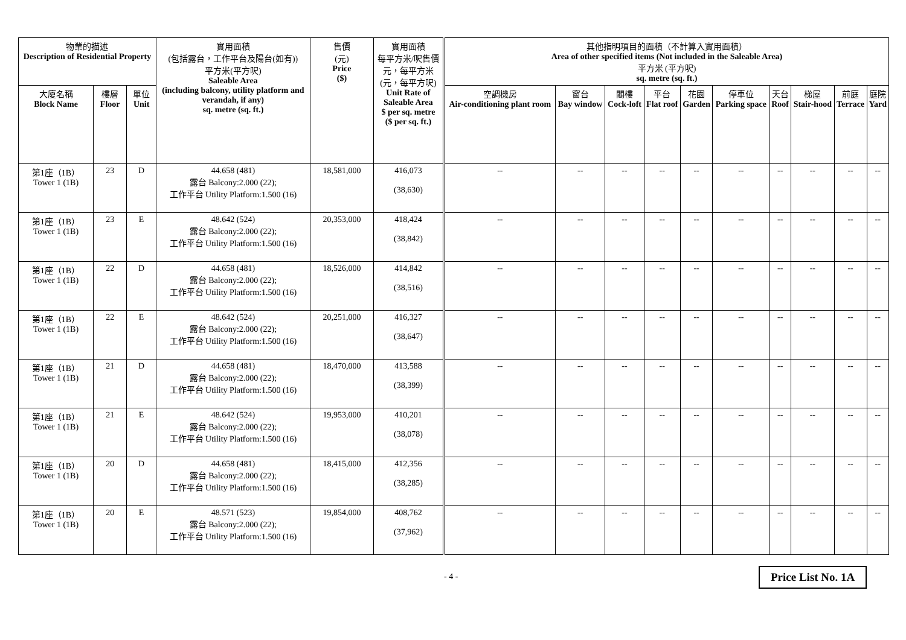| 物業的描述 Description of Residential Property | | | 實用面積 (包括露台，工作平台及陽台(如有)) 平方米(平方呎) Saleable Area (including balcony, utility platform and verandah, if any) sq. metre (sq. ft.) | 售價 (元) Price ($) | 實用面積 每平方米/呎售價 元，每平方米 (元，每平方呎) Unit Rate of Saleable Area $ per sq. metre ($ per sq. ft.) | 其他指明項目的面積（不計算入實用面積） Area of other specified items (Not included in the Saleable Area) 平方米 (平方呎) sq. metre (sq. ft.) | | | | | | | | | |
| --- | --- | --- | --- | --- | --- | --- | --- | --- | --- | --- | --- | --- | --- | --- | --- |
| 大廈名稱 Block Name | 樓層 Floor | 單位 Unit | | | | 空調機房 Air-conditioning plant room | 窗台 Bay window | 閣樓 Cock-loft | 平台 Flat roof | 花園 Garden | 停車位 Parking space | 天台 Roof | 梯屋 Stair-hood | 前庭 Terrace | 庭院 Yard |
| 第1座（1B） Tower 1 (1B) | 23 | D | 44.658 (481) 露台 Balcony:2.000 (22); 工作平台 Utility Platform:1.500 (16) | 18,581,000 | 416,073 (38,630) | -- | -- | -- | -- | -- | -- | -- | -- | -- | -- |
| 第1座（1B） Tower 1 (1B) | 23 | E | 48.642 (524) 露台 Balcony:2.000 (22); 工作平台 Utility Platform:1.500 (16) | 20,353,000 | 418,424 (38,842) | -- | -- | -- | -- | -- | -- | -- | -- | -- | -- |
| 第1座（1B） Tower 1 (1B) | 22 | D | 44.658 (481) 露台 Balcony:2.000 (22); 工作平台 Utility Platform:1.500 (16) | 18,526,000 | 414,842 (38,516) | -- | -- | -- | -- | -- | -- | -- | -- | -- | -- |
| 第1座（1B） Tower 1 (1B) | 22 | E | 48.642 (524) 露台 Balcony:2.000 (22); 工作平台 Utility Platform:1.500 (16) | 20,251,000 | 416,327 (38,647) | -- | -- | -- | -- | -- | -- | -- | -- | -- | -- |
| 第1座（1B） Tower 1 (1B) | 21 | D | 44.658 (481) 露台 Balcony:2.000 (22); 工作平台 Utility Platform:1.500 (16) | 18,470,000 | 413,588 (38,399) | -- | -- | -- | -- | -- | -- | -- | -- | -- | -- |
| 第1座（1B） Tower 1 (1B) | 21 | E | 48.642 (524) 露台 Balcony:2.000 (22); 工作平台 Utility Platform:1.500 (16) | 19,953,000 | 410,201 (38,078) | -- | -- | -- | -- | -- | -- | -- | -- | -- | -- |
| 第1座（1B） Tower 1 (1B) | 20 | D | 44.658 (481) 露台 Balcony:2.000 (22); 工作平台 Utility Platform:1.500 (16) | 18,415,000 | 412,356 (38,285) | -- | -- | -- | -- | -- | -- | -- | -- | -- | -- |
| 第1座（1B） Tower 1 (1B) | 20 | E | 48.571 (523) 露台 Balcony:2.000 (22); 工作平台 Utility Platform:1.500 (16) | 19,854,000 | 408,762 (37,962) | -- | -- | -- | -- | -- | -- | -- | -- | -- | -- |
- 4 - Price List No. 1A